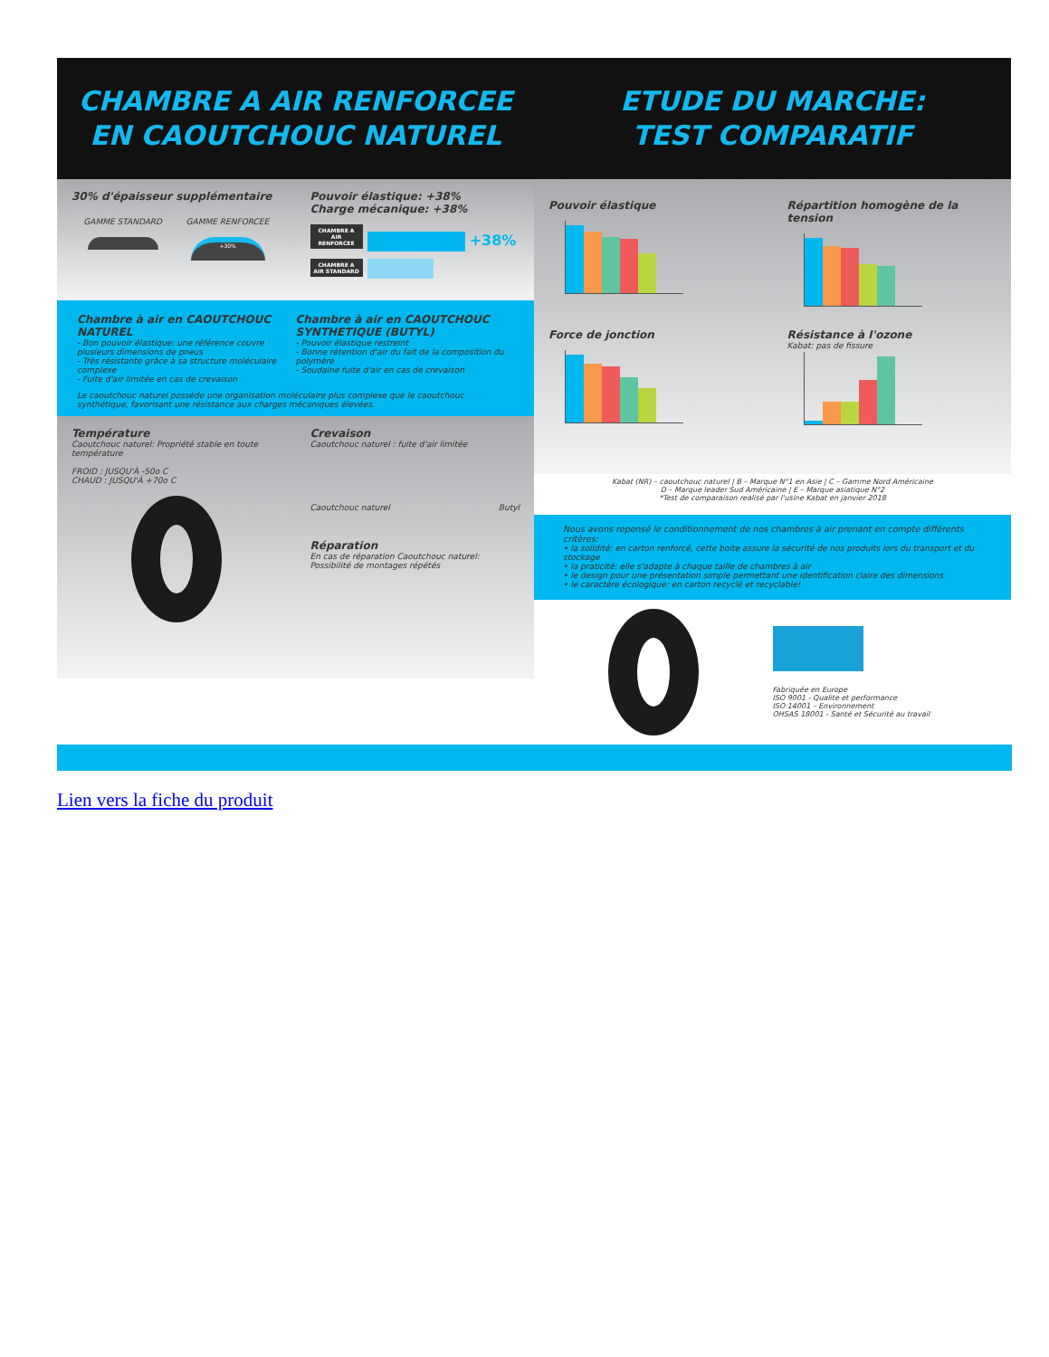CHAMBRE A AIR RENFORCEE
EN CAOUTCHOUC NATUREL
30% d'épaisseur supplémentaire
GAMME STANDARD GAMME RENFORCEE
+30%
Pouvoir élastique: +38%
Charge mécanique: +38%
CHAMBRE A AIR RENFORCEE +38%
CHAMBRE A AIR STANDARD
Chambre à air en CAOUTCHOUC NATUREL
- Bon pouvoir élastique: une référence couvre plusieurs dimensions de pneus
- Très résistante grâce à sa structure moléculaire complexe
- Fuite d'air limitée en cas de crevaison
Chambre à air en CAOUTCHOUC SYNTHETIQUE (BUTYL)
- Pouvoir élastique restreint
- Bonne rétention d'air du fait de la composition du polymère
- Soudaine fuite d'air en cas de crevaison
Le caoutchouc naturel possède une organisation moléculaire plus complexe que le caoutchouc synthétique, favorisant une résistance aux charges mécaniques élevées.
Température
Caoutchouc naturel: Propriété stable en toute température
FROID : JUSQU'À -50o C
CHAUD : JUSQU'À +70o C
Crevaison
Caoutchouc naturel : fuite d'air limitée
Caoutchouc naturel Butyl
Réparation
En cas de réparation Caoutchouc naturel: Possibilité de montages répétés
ETUDE DU MARCHE:
TEST COMPARATIF
Pouvoir élastique Répartition homogène de la tension
Force de jonction Résistance à l'ozone
Kabat: pas de fissure
Kabat (NR) – caoutchouc naturel | B – Marque N°1 en Asie | C – Gamme Nord Américaine
D – Marque leader Sud Américaine | E – Marque asiatique N°2
*Test de comparaison realisé par l'usine Kabat en janvier 2018
Nous avons repensé le conditionnement de nos chambres à air prenant en compte différents critères:
• la solidité: en carton renforcé, cette boite assure la sécurité de nos produits lors du transport et du stockage
• la praticité: elle s'adapte à chaque taille de chambres à air
• le design pour une présentation simple permettant une identification claire des dimensions
• le caractère écologique: en carton recyclé et recyclable!
Fabriquée en Europe
ISO 9001 - Qualite et performance
ISO 14001 – Environnement
OHSAS 18001 - Santé et Sécurité au travail
Lien vers la fiche du produit